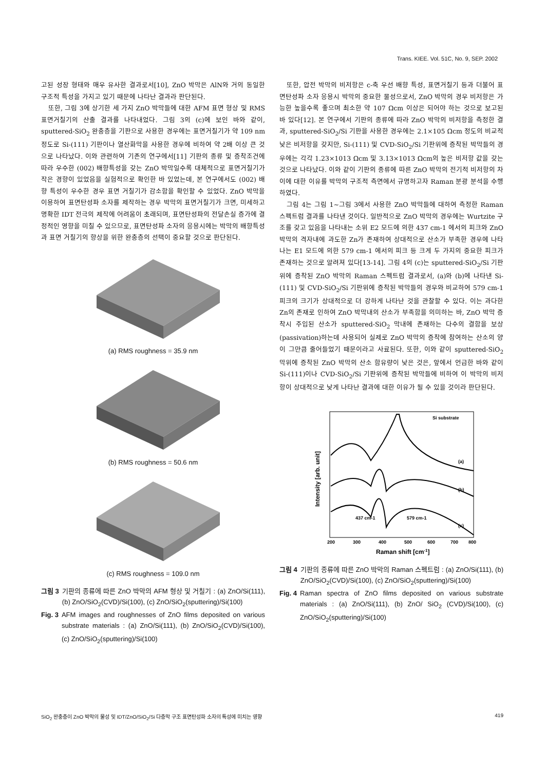Trans. KIEE. Vol. 51C, No. 9, SEP. 2002
고된 성장 형태와 매우 유사한 결과로서[10], ZnO 박막은 AlN와 거의 동일한 구조적 특성을 가지고 있기 때문에 나타난 결과라 판단된다.
또한, 그림 3에 상기한 세 가지 ZnO 박막들에 대한 AFM 표면 형상 및 RMS 표면거칠기의 산출 결과를 나타내었다. 그림 3의 (c)에 보인 바와 같이, sputtered-SiO<sub>2</sub> 완충층을 기판으로 사용한 경우에는 표면거칠기가 약 109 nm 정도로 Si-(111) 기판이나 열산화막을 사용한 경우에 비하여 약 2배 이상 큰 것으로 나타났다. 이와 관련하여 기존의 연구에서[11] 기판의 종류 및 증착조건에 따라 우수한 (002) 배향특성을 갖는 ZnO 박막일수록 대체적으로 표면거칠기가 작은 경향이 있었음을 실험적으로 확인한 바 있었는데, 본 연구에서도 (002) 배향 특성이 우수한 경우 표면 거칠기가 감소함을 확인할 수 있었다. ZnO 박막을 이용하여 표면탄성파 소자를 제작하는 경우 박막의 표면거칠기가 크면, 미세하고 명확한 IDT 전극의 제작에 어려움이 초래되며, 표면탄성파의 전달손실 증가에 결정적인 영향을 미칠 수 있으므로, 표면탄성파 소자의 응용시에는 박막의 배향특성과 표면 거칠기의 향상을 위한 완충층의 선택이 중요할 것으로 판단된다.
(a) RMS roughness = 35.9 nm
(b) RMS roughness = 50.6 nm
(c) RMS roughness = 109.0 nm
그림 3 기판의 종류에 따른 ZnO 박막의 AFM 형상 및 거칠기 : (a) ZnO/Si(111), (b) ZnO/SiO<sub>2</sub>(CVD)/Si(100), (c) ZnO/SiO<sub>2</sub>(sputtering)/Si(100)
Fig. 3 AFM images and roughnesses of ZnO films deposited on various substrate materials : (a) ZnO/Si(111), (b) ZnO/SiO<sub>2</sub>(CVD)/Si(100), (c) ZnO/SiO<sub>2</sub>(sputtering)/Si(100)
또한, 압전 박막의 비저항은 c-축 우선 배향 특성, 표면거칠기 등과 더불어 표면탄성파 소자 응용시 박막의 중요한 물성으로서, ZnO 박막의 경우 비저항은 가능한 높을수록 좋으며 최소한 약 107 Ωcm 이상은 되어야 하는 것으로 보고된 바 있다[12]. 본 연구에서 기판의 종류에 따라 ZnO 박막의 비저항을 측정한 결과, sputtered-SiO<sub>2</sub>/Si 기판을 사용한 경우에는 2.1×105 Ωcm 정도의 비교적 낮은 비저항을 갖지만, Si-(111) 및 CVD-SiO<sub>2</sub>/Si 기판위에 증착된 박막들의 경우에는 각각 1.23×1013 Ωcm 및 3.13×1013 Ωcm의 높은 비저항 값을 갖는 것으로 나타났다. 이와 같이 기판의 종류에 따른 ZnO 박막의 전기적 비저항의 차이에 대한 이유를 박막의 구조적 측면에서 규명하고자 Raman 분광 분석을 수행하였다.
그림 4는 그림 1~그림 3에서 사용한 ZnO 박막들에 대하여 측정한 Raman 스펙트럼 결과를 나타낸 것이다. 일반적으로 ZnO 박막의 경우에는 Wurtzite 구조를 갖고 있음을 나타내는 소위 E2 모드에 의한 437 cm-1 에서의 피크와 ZnO 박막의 격자내에 과도한 Zn가 존재하여 상대적으로 산소가 부족한 경우에 나타나는 E1 모드에 의한 579 cm-1 에서의 피크 등 크게 두 가지의 중요한 피크가 존재하는 것으로 알려져 있다[13-14]. 그림 4의 (c)는 sputtered-SiO<sub>2</sub>/Si 기판위에 증착된 ZnO 박막의 Raman 스펙트럼 결과로서, (a)와 (b)에 나타낸 Si-(111) 및 CVD-SiO<sub>2</sub>/Si 기판위에 증착된 박막들의 경우와 비교하여 579 cm-1 피크의 크기가 상대적으로 더 강하게 나타난 것을 관찰할 수 있다. 이는 과다한 Zn의 존재로 인하여 ZnO 박막내의 산소가 부족함을 의미하는 바, ZnO 박막 증착시 주입된 산소가 sputtered-SiO<sub>2</sub> 막내에 존재하는 다수의 결함을 보상(passivation)하는데 사용되어 실제로 ZnO 박막의 증착에 참여하는 산소의 양이 그만큼 줄어들었기 때문이라고 사료된다. 또한, 이와 같이 sputtered-SiO<sub>2</sub> 막위에 증착된 ZnO 박막의 산소 함유량이 낮은 것은, 앞에서 언급한 바와 같이 Si-(111)이나 CVD-SiO<sub>2</sub>/Si 기판위에 증착된 박막들에 비하여 이 박막의 비저항이 상대적으로 낮게 나타난 결과에 대한 이유가 될 수 있을 것이라 판단된다.
Si substrate
(a)
(b)
(c)
437 cm-1
579 cm-1
200
300
400
500
600
700
800
Raman shift [cm-1]
Intensity [arb. unit]
그림 4 기판의 종류에 따른 ZnO 박막의 Raman 스펙트럼 : (a) ZnO/Si(111), (b) ZnO/SiO<sub>2</sub>(CVD)/Si(100), (c) ZnO/SiO<sub>2</sub>(sputtering)/Si(100)
Fig. 4 Raman spectra of ZnO films deposited on various substrate materials : (a) ZnO/Si(111), (b) ZnO/ SiO<sub>2</sub> (CVD)/Si(100), (c) ZnO/SiO<sub>2</sub>(sputtering)/Si(100)
SiO<sub>2</sub> 완충층이 ZnO 박막의 물성 및 IDT/ZnO/SiO<sub>2</sub>/Si 다층막 구조 표면탄성파 소자의 특성에 미치는 영향 419